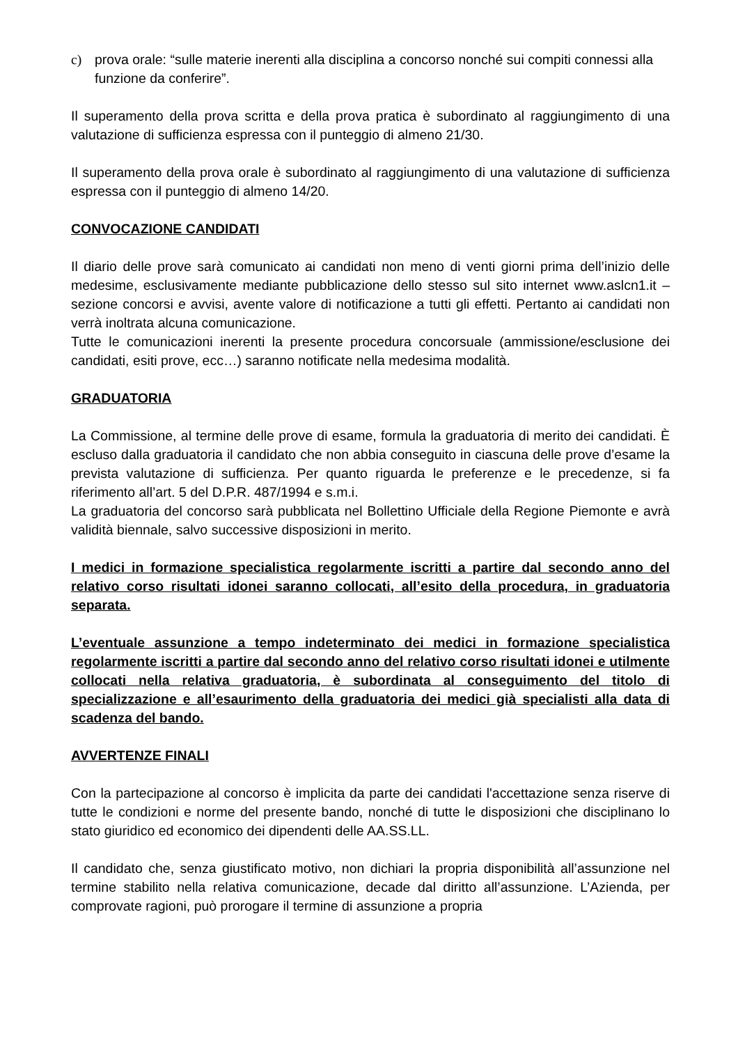c) prova orale: “sulle materie inerenti alla disciplina a concorso nonché sui compiti connessi alla funzione da conferire”.
Il superamento della prova scritta e della prova pratica è subordinato al raggiungimento di una valutazione di sufficienza espressa con il punteggio di almeno 21/30.
Il superamento della prova orale è subordinato al raggiungimento di una valutazione di sufficienza espressa con il punteggio di almeno 14/20.
CONVOCAZIONE CANDIDATI
Il diario delle prove sarà comunicato ai candidati non meno di venti giorni prima dell’inizio delle medesime, esclusivamente mediante pubblicazione dello stesso sul sito internet www.aslcn1.it – sezione concorsi e avvisi, avente valore di notificazione a tutti gli effetti. Pertanto ai candidati non verrà inoltrata alcuna comunicazione.
Tutte le comunicazioni inerenti la presente procedura concorsuale (ammissione/esclusione dei candidati, esiti prove, ecc…) saranno notificate nella medesima modalità.
GRADUATORIA
La Commissione, al termine delle prove di esame, formula la graduatoria di merito dei candidati. È escluso dalla graduatoria il candidato che non abbia conseguito in ciascuna delle prove d’esame la prevista valutazione di sufficienza. Per quanto riguarda le preferenze e le precedenze, si fa riferimento all’art. 5 del D.P.R. 487/1994 e s.m.i.
La graduatoria del concorso sarà pubblicata nel Bollettino Ufficiale della Regione Piemonte e avrà validità biennale, salvo successive disposizioni in merito.
I medici in formazione specialistica regolarmente iscritti a partire dal secondo anno del relativo corso risultati idonei saranno collocati, all’esito della procedura, in graduatoria separata.
L’eventuale assunzione a tempo indeterminato dei medici in formazione specialistica regolarmente iscritti a partire dal secondo anno del relativo corso risultati idonei e utilmente collocati nella relativa graduatoria, è subordinata al conseguimento del titolo di specializzazione e all’esaurimento della graduatoria dei medici già specialisti alla data di scadenza del bando.
AVVERTENZE FINALI
Con la partecipazione al concorso è implicita da parte dei candidati l'accettazione senza riserve di tutte le condizioni e norme del presente bando, nonché di tutte le disposizioni che disciplinano lo stato giuridico ed economico dei dipendenti delle AA.SS.LL.
Il candidato che, senza giustificato motivo, non dichiari la propria disponibilità all’assunzione nel termine stabilito nella relativa comunicazione, decade dal diritto all’assunzione. L’Azienda, per comprovate ragioni, può prorogare il termine di assunzione a propria